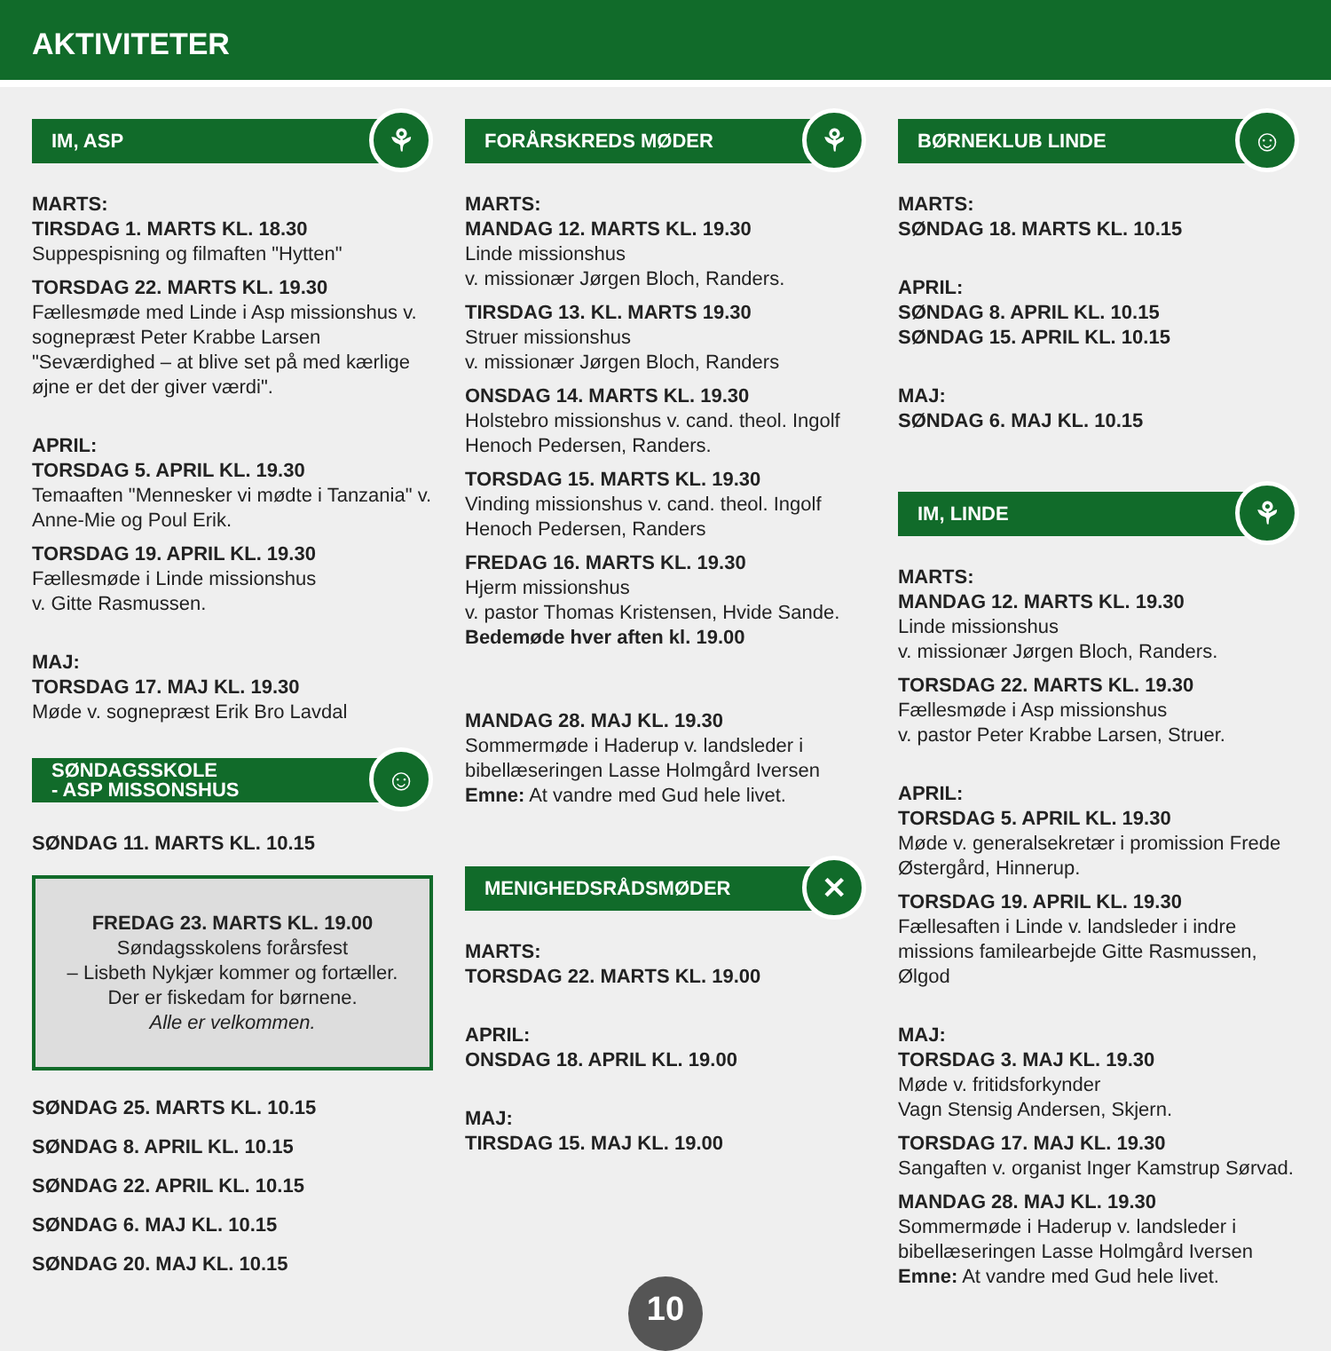AKTIVITETER
IM, ASP ⚘
MARTS:
TIRSDAG 1. MARTS KL. 18.30
Suppespisning og filmaften "Hytten"
TORSDAG 22. MARTS KL. 19.30
Fællesmøde med Linde i Asp missionshus v. sognepræst Peter Krabbe Larsen "Seværdighed – at blive set på med kærlige øjne er det der giver værdi".
APRIL:
TORSDAG 5. APRIL KL. 19.30
Temaaften "Mennesker vi mødte i Tanzania" v. Anne-Mie og Poul Erik.
TORSDAG 19. APRIL KL. 19.30
Fællesmøde i Linde missionshus
v. Gitte Rasmussen.
MAJ:
TORSDAG 17. MAJ KL. 19.30
Møde v. sognepræst Erik Bro Lavdal
SØNDAGSSKOLE
- ASP MISSONSHUS
☺
SØNDAG 11. MARTS KL. 10.15
FREDAG 23. MARTS KL. 19.00
Søndagsskolens forårsfest
– Lisbeth Nykjær kommer og fortæller.
Der er fiskedam for børnene.
Alle er velkommen.
SØNDAG 25. MARTS KL. 10.15
SØNDAG 8. APRIL KL. 10.15
SØNDAG 22. APRIL KL. 10.15
SØNDAG 6. MAJ KL. 10.15
SØNDAG 20. MAJ KL. 10.15
FORÅRSKREDS MØDER ⚘
MARTS:
MANDAG 12. MARTS KL. 19.30
Linde missionshus
v. missionær Jørgen Bloch, Randers.
TIRSDAG 13. KL. MARTS 19.30
Struer missionshus
v. missionær Jørgen Bloch, Randers
ONSDAG 14. MARTS KL. 19.30
Holstebro missionshus v. cand. theol. Ingolf Henoch Pedersen, Randers.
TORSDAG 15. MARTS KL. 19.30
Vinding missionshus v. cand. theol. Ingolf Henoch Pedersen, Randers
FREDAG 16. MARTS KL. 19.30
Hjerm missionshus
v. pastor Thomas Kristensen, Hvide Sande.
Bedemøde hver aften kl. 19.00
MANDAG 28. MAJ KL. 19.30
Sommermøde i Haderup v. landsleder i bibellæseringen Lasse Holmgård Iversen
Emne: At vandre med Gud hele livet.
MENIGHEDSRÅDSMØDER ✕
MARTS:
TORSDAG 22. MARTS KL. 19.00
APRIL:
ONSDAG 18. APRIL KL. 19.00
MAJ:
TIRSDAG 15. MAJ KL. 19.00
BØRNEKLUB LINDE ☺
MARTS:
SØNDAG 18. MARTS KL. 10.15
APRIL:
SØNDAG 8. APRIL KL. 10.15
SØNDAG 15. APRIL KL. 10.15
MAJ:
SØNDAG 6. MAJ KL. 10.15
IM, LINDE ⚘
MARTS:
MANDAG 12. MARTS KL. 19.30
Linde missionshus
v. missionær Jørgen Bloch, Randers.
TORSDAG 22. MARTS KL. 19.30
Fællesmøde i Asp missionshus
v. pastor Peter Krabbe Larsen, Struer.
APRIL:
TORSDAG 5. APRIL KL. 19.30
Møde v. generalsekretær i promission Frede Østergård, Hinnerup.
TORSDAG 19. APRIL KL. 19.30
Fællesaften i Linde v. landsleder i indre missions familearbejde Gitte Rasmussen, Ølgod
MAJ:
TORSDAG 3. MAJ KL. 19.30
Møde v. fritidsforkynder
Vagn Stensig Andersen, Skjern.
TORSDAG 17. MAJ KL. 19.30
Sangaften v. organist Inger Kamstrup Sørvad.
MANDAG 28. MAJ KL. 19.30
Sommermøde i Haderup v. landsleder i bibellæseringen Lasse Holmgård Iversen
Emne: At vandre med Gud hele livet.
10